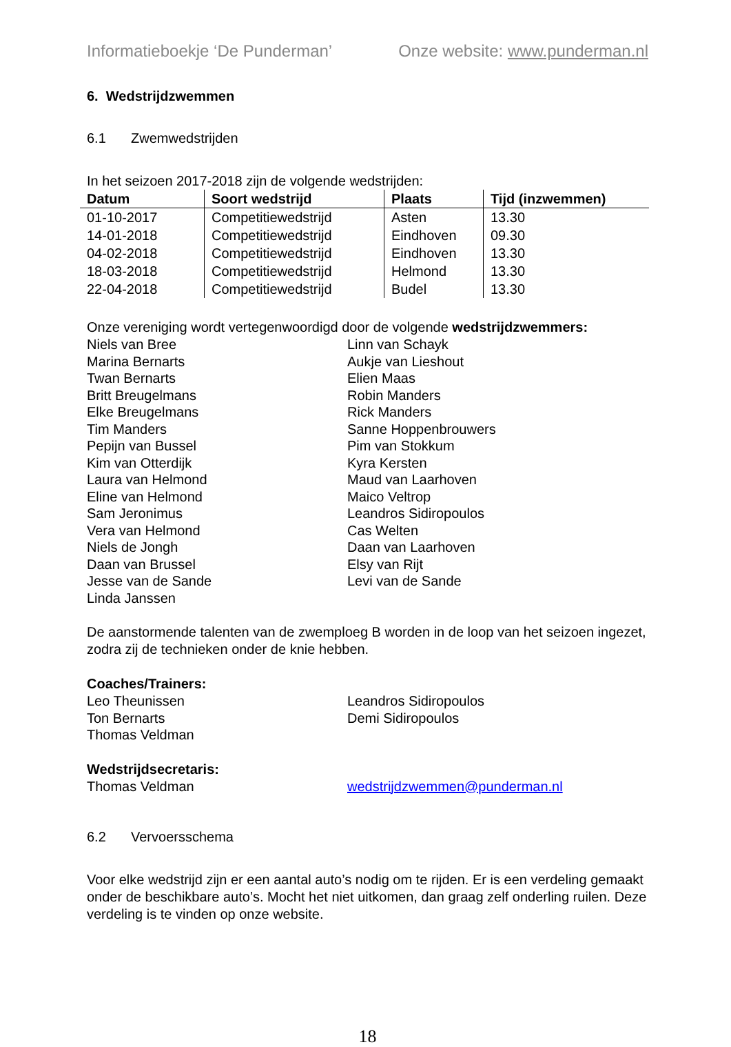Informatieboekje ‘De Punderman’ Onze website: www.punderman.nl
6. Wedstrijdzwemmen
6.1 Zwemwedstrijden
In het seizoen 2017-2018 zijn de volgende wedstrijden:
| Datum | Soort wedstrijd | Plaats | Tijd (inzwemmen) |
| --- | --- | --- | --- |
| 01-10-2017 | Competitiewedstrijd | Asten | 13.30 |
| 14-01-2018 | Competitiewedstrijd | Eindhoven | 09.30 |
| 04-02-2018 | Competitiewedstrijd | Eindhoven | 13.30 |
| 18-03-2018 | Competitiewedstrijd | Helmond | 13.30 |
| 22-04-2018 | Competitiewedstrijd | Budel | 13.30 |
Onze vereniging wordt vertegenwoordigd door de volgende wedstrijdzwemmers:
Niels van Bree
Marina Bernarts
Twan Bernarts
Britt Breugelmans
Elke Breugelmans
Tim Manders
Pepijn van Bussel
Kim van Otterdijk
Laura van Helmond
Eline van Helmond
Sam Jeronimus
Vera van Helmond
Niels de Jongh
Daan van Brussel
Jesse van de Sande
Linda Janssen
Linn van Schayk
Aukje van Lieshout
Elien Maas
Robin Manders
Rick Manders
Sanne Hoppenbrouwers
Pim van Stokkum
Kyra Kersten
Maud van Laarhoven
Maico Veltrop
Leandros Sidiropoulos
Cas Welten
Daan van Laarhoven
Elsy van Rijt
Levi van de Sande
De aanstormende talenten van de zwemploeg B worden in de loop van het seizoen ingezet, zodra zij de technieken onder de knie hebben.
Coaches/Trainers:
Leo Theunissen
Ton Bernarts
Thomas Veldman
Leandros Sidiropoulos
Demi Sidiropoulos
Wedstrijdsecretaris:
Thomas Veldman
wedstrijdzwemmen@punderman.nl
6.2 Vervoersschema
Voor elke wedstrijd zijn er een aantal auto’s nodig om te rijden. Er is een verdeling gemaakt onder de beschikbare auto’s. Mocht het niet uitkomen, dan graag zelf onderling ruilen. Deze verdeling is te vinden op onze website.
18